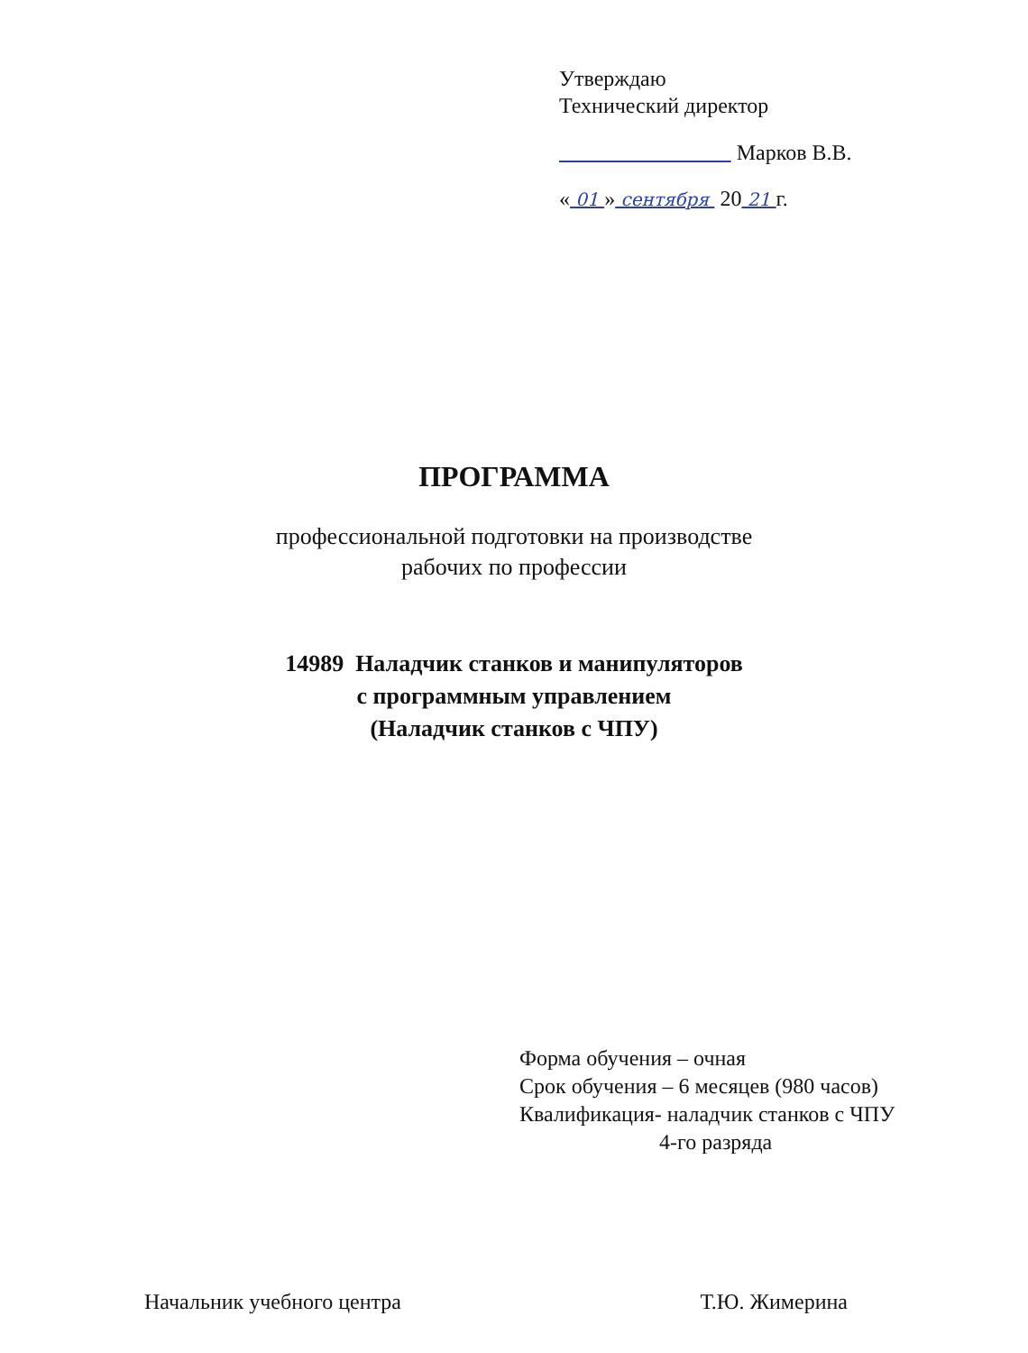Утверждаю
Технический директор
Марков В.В.
« 01 » сентября 20 21 г.
ПРОГРАММА
профессиональной подготовки на производстве
рабочих по профессии
14989 Наладчик станков и манипуляторов
с программным управлением
(Наладчик станков с ЧПУ)
Форма обучения – очная
Срок обучения – 6 месяцев (980 часов)
Квалификация- наладчик станков с ЧПУ
4-го разряда
Начальник учебного центра Т.Ю. Жимерина